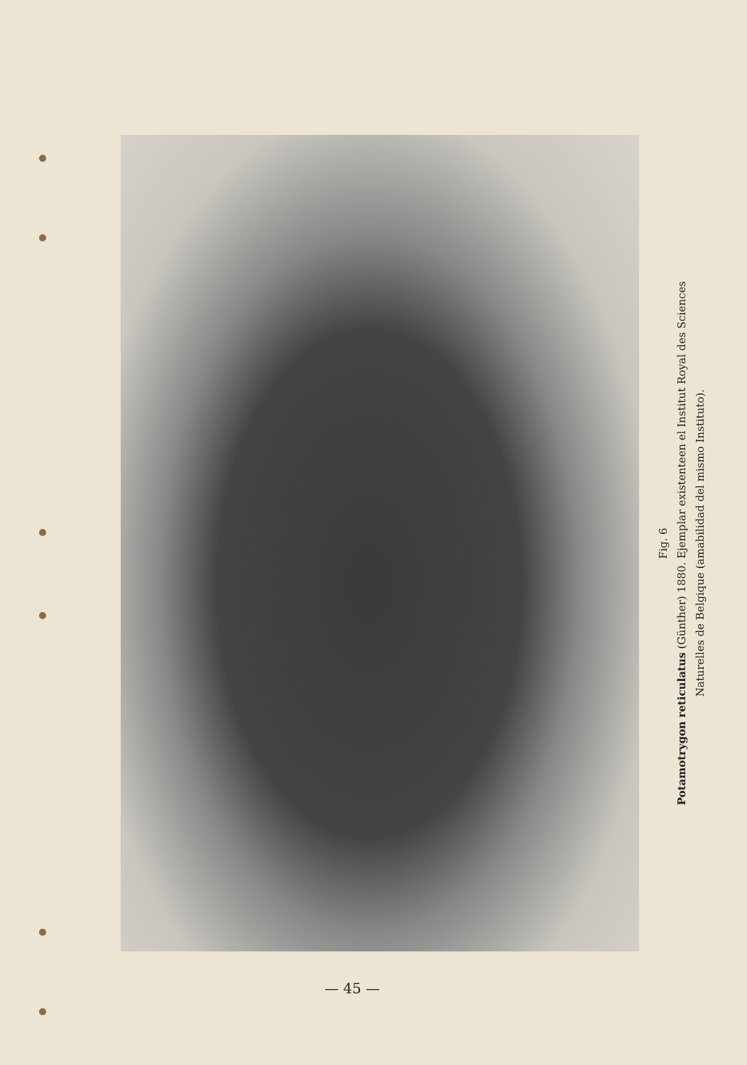Fig. 6
Potamotrygon reticulatus (Günther) 1880. Ejemplar existenteen el Institut Royal des Sciences
Naturelles de Belgique (amabilidad del mismo Instituto).
— 45 —